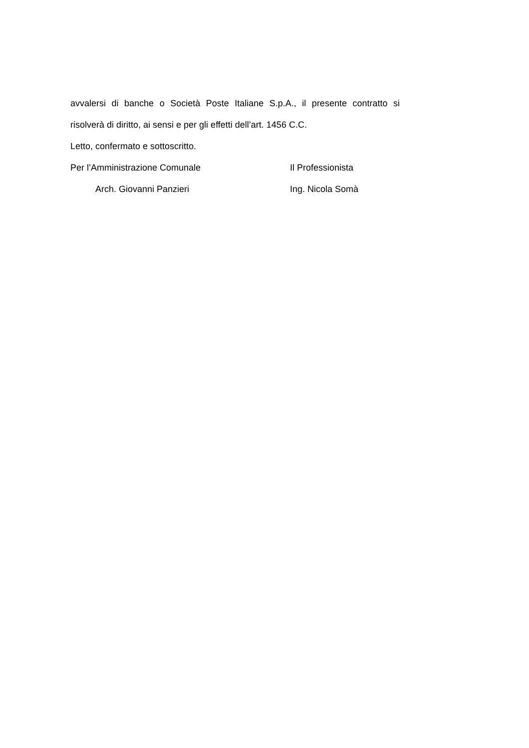avvalersi di banche o Società Poste Italiane S.p.A., il presente contratto si
risolverà di diritto, ai sensi e per gli effetti dell’art. 1456 C.C.
Letto, confermato e sottoscritto.
Per l’Amministrazione Comunale Il Professionista
Arch. Giovanni Panzieri Ing. Nicola Somà